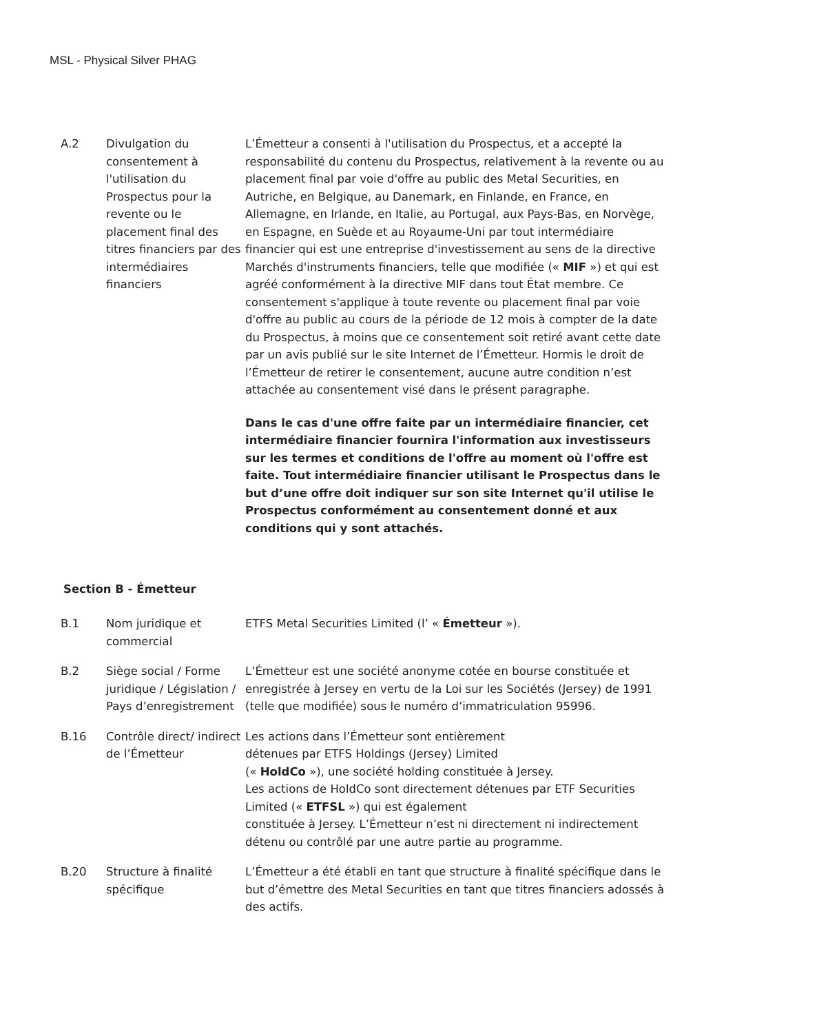MSL - Physical Silver PHAG
| A.2 | Divulgation du consentement à l'utilisation du Prospectus pour la revente ou le placement final des titres financiers par des intermédiaires financiers | L’Émetteur a consenti à l'utilisation du Prospectus, et a accepté la responsabilité du contenu du Prospectus, relativement à la revente ou au placement final par voie d'offre au public des Metal Securities, en Autriche, en Belgique, au Danemark, en Finlande, en France, en Allemagne, en Irlande, en Italie, au Portugal, aux Pays-Bas, en Norvège, en Espagne, en Suède et au Royaume-Uni par tout intermédiaire financier qui est une entreprise d'investissement au sens de la directive Marchés d'instruments financiers, telle que modifiée (« MIF ») et qui est agréé conformément à la directive MIF dans tout État membre. Ce consentement s'applique à toute revente ou placement final par voie d'offre au public au cours de la période de 12 mois à compter de la date du Prospectus, à moins que ce consentement soit retiré avant cette date par un avis publié sur le site Internet de l’Émetteur. Hormis le droit de l’Émetteur de retirer le consentement, aucune autre condition n’est attachée au consentement visé dans le présent paragraphe. Dans le cas d'une offre faite par un intermédiaire financier, cet intermédiaire financier fournira l'information aux investisseurs sur les termes et conditions de l'offre au moment où l'offre est faite. Tout intermédiaire financier utilisant le Prospectus dans le but d’une offre doit indiquer sur son site Internet qu'il utilise le Prospectus conformément au consentement donné et aux conditions qui y sont attachés. |
Section B - Émetteur
| B.1 | Nom juridique et commercial | ETFS Metal Securities Limited (l’ « Émetteur »). |
| B.2 | Siège social / Forme juridique / Législation / Pays d’enregistrement | L’Émetteur est une société anonyme cotée en bourse constituée et enregistrée à Jersey en vertu de la Loi sur les Sociétés (Jersey) de 1991 (telle que modifiée) sous le numéro d’immatriculation 95996. |
| B.16 | Contrôle direct/ indirect de l’Émetteur | Les actions dans l’Émetteur sont entièrement détenues par ETFS Holdings (Jersey) Limited (« HoldCo »), une société holding constituée à Jersey. Les actions de HoldCo sont directement détenues par ETF Securities Limited (« ETFSL ») qui est également constituée à Jersey. L’Émetteur n’est ni directement ni indirectement détenu ou contrôlé par une autre partie au programme. |
| B.20 | Structure à finalité spécifique | L’Émetteur a été établi en tant que structure à finalité spécifique dans le but d’émettre des Metal Securities en tant que titres financiers adossés à des actifs. |